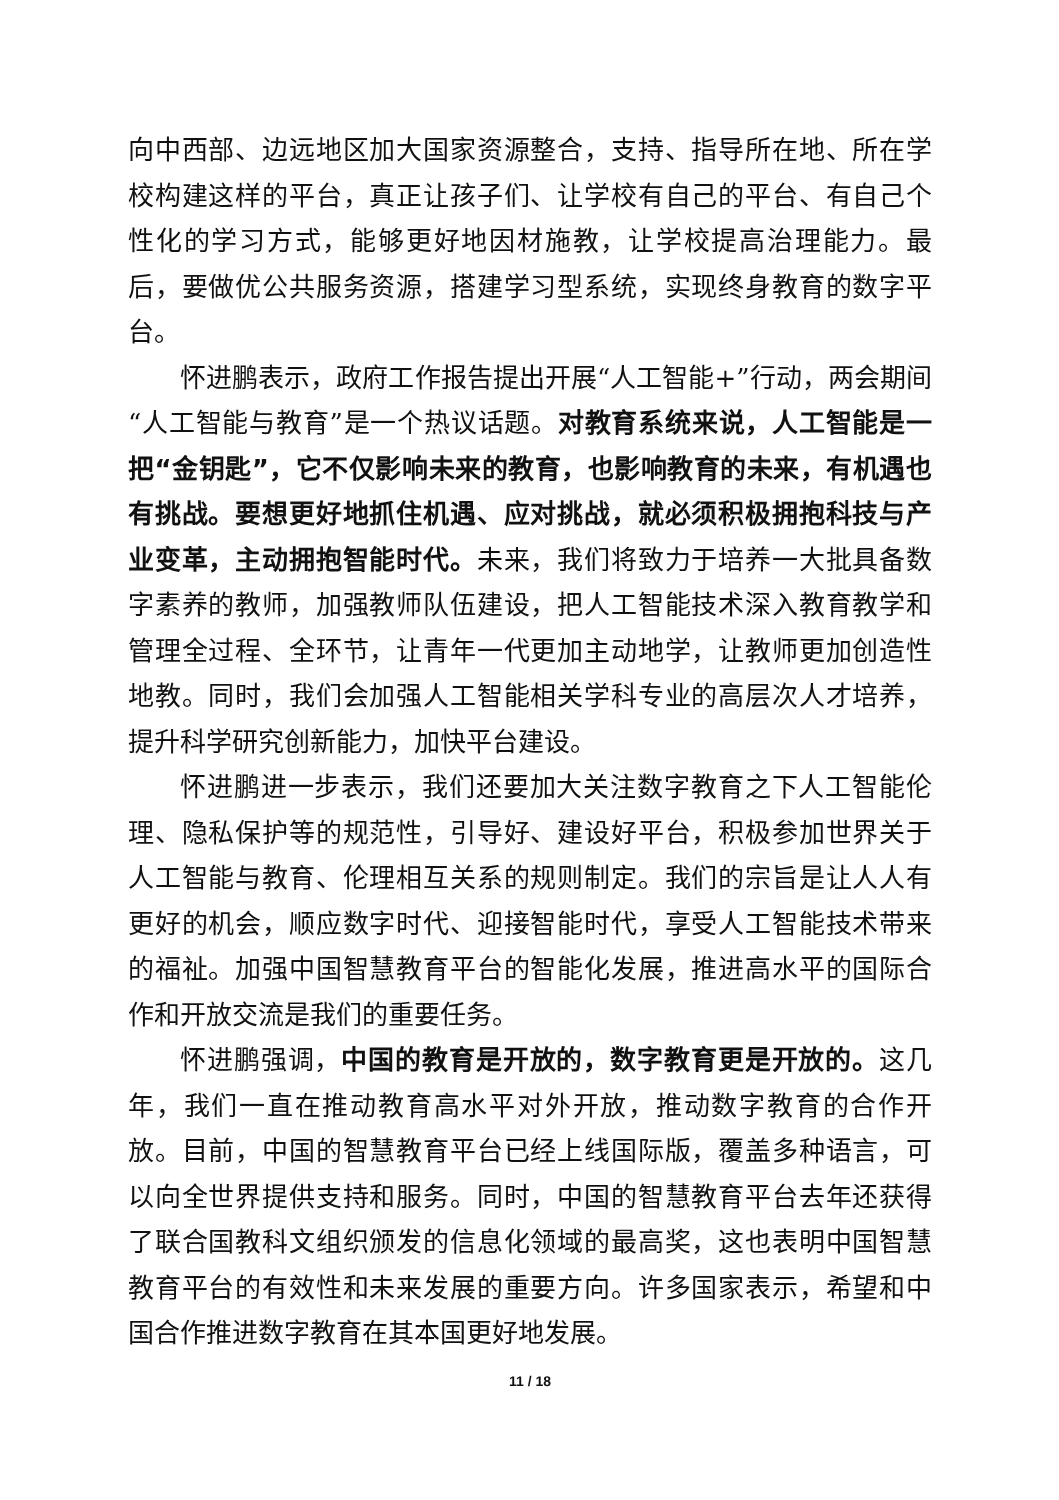向中西部、边远地区加大国家资源整合，支持、指导所在地、所在学校构建这样的平台，真正让孩子们、让学校有自己的平台、有自己个性化的学习方式，能够更好地因材施教，让学校提高治理能力。最后，要做优公共服务资源，搭建学习型系统，实现终身教育的数字平台。
怀进鹏表示，政府工作报告提出开展“人工智能+”行动，两会期间“人工智能与教育”是一个热议话题。对教育系统来说，人工智能是一把“金钥匙”，它不仅影响未来的教育，也影响教育的未来，有机遇也有挑战。要想更好地抓住机遇、应对挑战，就必须积极拥抱科技与产业变革，主动拥抱智能时代。未来，我们将致力于培养一大批具备数字素养的教师，加强教师队伍建设，把人工智能技术深入教育教学和管理全过程、全环节，让青年一代更加主动地学，让教师更加创造性地教。同时，我们会加强人工智能相关学科专业的高层次人才培养，提升科学研究创新能力，加快平台建设。
怀进鹏进一步表示，我们还要加大关注数字教育之下人工智能伦理、隐私保护等的规范性，引导好、建设好平台，积极参加世界关于人工智能与教育、伦理相互关系的规则制定。我们的宗旨是让人人有更好的机会，顺应数字时代、迎接智能时代，享受人工智能技术带来的福祉。加强中国智慧教育平台的智能化发展，推进高水平的国际合作和开放交流是我们的重要任务。
怀进鹏强调，中国的教育是开放的，数字教育更是开放的。这几年，我们一直在推动教育高水平对外开放，推动数字教育的合作开放。目前，中国的智慧教育平台已经上线国际版，覆盖多种语言，可以向全世界提供支持和服务。同时，中国的智慧教育平台去年还获得了联合国教科文组织颁发的信息化领域的最高奖，这也表明中国智慧教育平台的有效性和未来发展的重要方向。许多国家表示，希望和中国合作推进数字教育在其本国更好地发展。
11 / 18